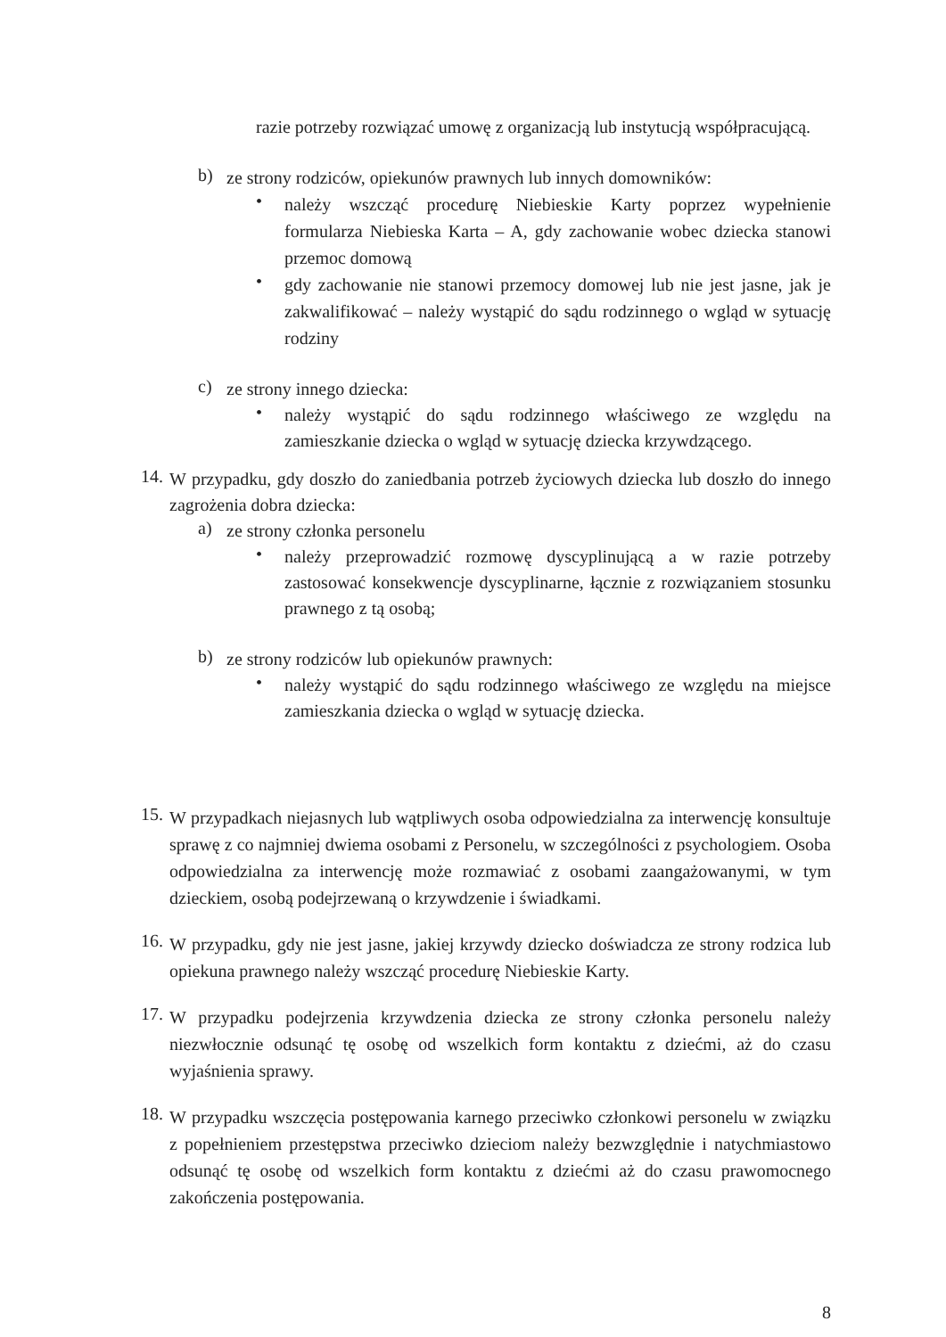razie potrzeby rozwiązać umowę z organizacją lub instytucją współpracującą.
b) ze strony rodziców, opiekunów prawnych lub innych domowników:
• należy wszcząć procedurę Niebieskie Karty poprzez wypełnienie formularza Niebieska Karta – A, gdy zachowanie wobec dziecka stanowi przemoc domową
• gdy zachowanie nie stanowi przemocy domowej lub nie jest jasne, jak je zakwalifikować – należy wystąpić do sądu rodzinnego o wgląd w sytuację rodziny
c) ze strony innego dziecka:
• należy wystąpić do sądu rodzinnego właściwego ze względu na zamieszkanie dziecka o wgląd w sytuację dziecka krzywdzącego.
14. W przypadku, gdy doszło do zaniedbania potrzeb życiowych dziecka lub doszło do innego zagrożenia dobra dziecka:
a) ze strony członka personelu
• należy przeprowadzić rozmowę dyscyplinującą a w razie potrzeby zastosować konsekwencje dyscyplinarne, łącznie z rozwiązaniem stosunku prawnego z tą osobą;
b) ze strony rodziców lub opiekunów prawnych:
• należy wystąpić do sądu rodzinnego właściwego ze względu na miejsce zamieszkania dziecka o wgląd w sytuację dziecka.
15. W przypadkach niejasnych lub wątpliwych osoba odpowiedzialna za interwencję konsultuje sprawę z co najmniej dwiema osobami z Personelu, w szczególności z psychologiem. Osoba odpowiedzialna za interwencję może rozmawiać z osobami zaangażowanymi, w tym dzieckiem, osobą podejrzewaną o krzywdzenie i świadkami.
16. W przypadku, gdy nie jest jasne, jakiej krzywdy dziecko doświadcza ze strony rodzica lub opiekuna prawnego należy wszcząć procedurę Niebieskie Karty.
17. W przypadku podejrzenia krzywdzenia dziecka ze strony członka personelu należy niezwłocznie odsunąć tę osobę od wszelkich form kontaktu z dziećmi, aż do czasu wyjaśnienia sprawy.
18. W przypadku wszczęcia postępowania karnego przeciwko członkowi personelu w związku z popełnieniem przestępstwa przeciwko dzieciom należy bezwzględnie i natychmiastowo odsunąć tę osobę od wszelkich form kontaktu z dziećmi aż do czasu prawomocnego zakończenia postępowania.
8